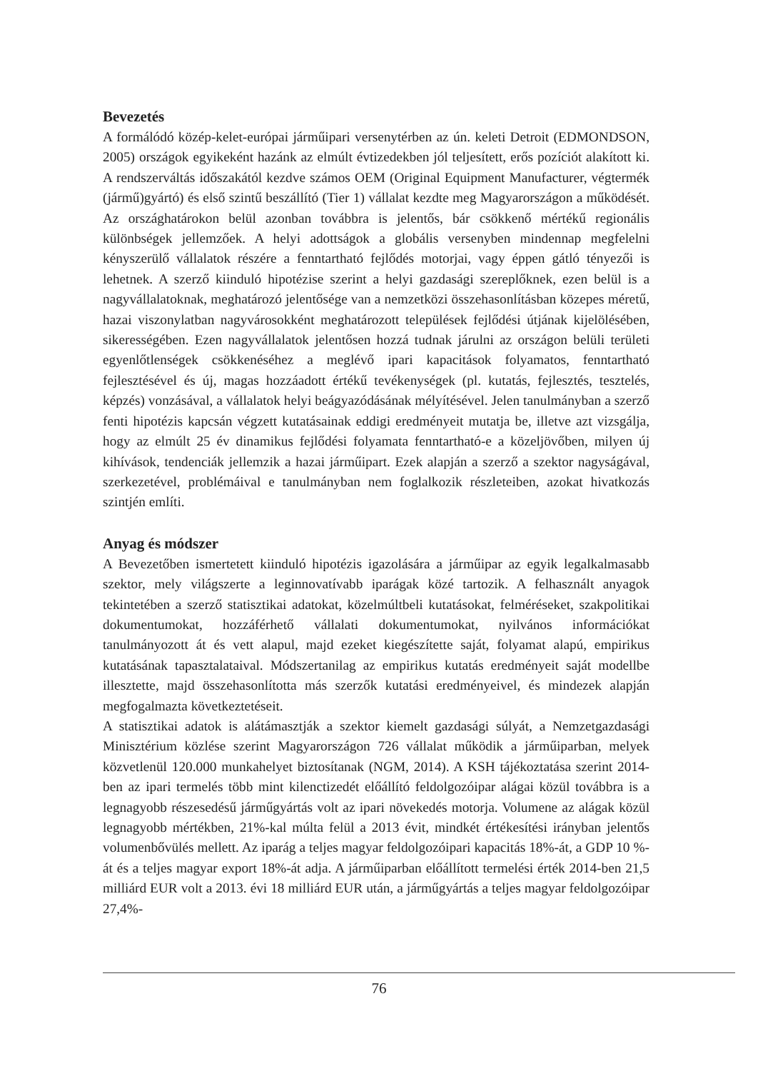Bevezetés
A formálódó közép-kelet-európai járműipari versenytérben az ún. keleti Detroit (EDMONDSON, 2005) országok egyikeként hazánk az elmúlt évtizedekben jól teljesített, erős pozíciót alakított ki. A rendszerváltás időszakától kezdve számos OEM (Original Equipment Manufacturer, végtermék (jármű)gyártó) és első szintű beszállító (Tier 1) vállalat kezdte meg Magyarországon a működését. Az országhatárokon belül azonban továbbra is jelentős, bár csökkenő mértékű regionális különbségek jellemzőek. A helyi adottságok a globális versenyben mindennap megfelelni kényszerülő vállalatok részére a fenntartható fejlődés motorjai, vagy éppen gátló tényezői is lehetnek. A szerző kiinduló hipotézise szerint a helyi gazdasági szereplőknek, ezen belül is a nagyvállalatoknak, meghatározó jelentősége van a nemzetközi összehasonlításban közepes méretű, hazai viszonylatban nagyvárosokként meghatározott települések fejlődési útjának kijelölésében, sikerességében. Ezen nagyvállalatok jelentősen hozzá tudnak járulni az országon belüli területi egyenlőtlenségek csökkenéséhez a meglévő ipari kapacitások folyamatos, fenntartható fejlesztésével és új, magas hozzáadott értékű tevékenységek (pl. kutatás, fejlesztés, tesztelés, képzés) vonzásával, a vállalatok helyi beágyazódásának mélyítésével. Jelen tanulmányban a szerző fenti hipotézis kapcsán végzett kutatásainak eddigi eredményeit mutatja be, illetve azt vizsgálja, hogy az elmúlt 25 év dinamikus fejlődési folyamata fenntartható-e a közeljövőben, milyen új kihívások, tendenciák jellemzik a hazai járműipart. Ezek alapján a szerző a szektor nagyságával, szerkezetével, problémáival e tanulmányban nem foglalkozik részleteiben, azokat hivatkozás szintjén említi.
Anyag és módszer
A Bevezetőben ismertetett kiinduló hipotézis igazolására a járműipar az egyik legalkalmasabb szektor, mely világszerte a leginnovatívabb iparágak közé tartozik. A felhasznált anyagok tekintetében a szerző statisztikai adatokat, közelmúltbeli kutatásokat, felméréseket, szakpolitikai dokumentumokat, hozzáférhető vállalati dokumentumokat, nyilvános információkat tanulmányozott át és vett alapul, majd ezeket kiegészítette saját, folyamat alapú, empirikus kutatásának tapasztalataival. Módszertanilag az empirikus kutatás eredményeit saját modellbe illesztette, majd összehasonlította más szerzők kutatási eredményeivel, és mindezek alapján megfogalmazta következtetéseit.
A statisztikai adatok is alátámasztják a szektor kiemelt gazdasági súlyát, a Nemzetgazdasági Minisztérium közlése szerint Magyarországon 726 vállalat működik a járműiparban, melyek közvetlenül 120.000 munkahelyet biztosítanak (NGM, 2014). A KSH tájékoztatása szerint 2014-ben az ipari termelés több mint kilenctizedét előállító feldolgozóipar alágai közül továbbra is a legnagyobb részesedésű járműgyártás volt az ipari növekedés motorja. Volumene az alágak közül legnagyobb mértékben, 21%-kal múlta felül a 2013 évit, mindkét értékesítési irányban jelentős volumenbővülés mellett. Az iparág a teljes magyar feldolgozóipari kapacitás 18%-át, a GDP 10 %-át és a teljes magyar export 18%-át adja. A járműiparban előállított termelési érték 2014-ben 21,5 milliárd EUR volt a 2013. évi 18 milliárd EUR után, a járműgyártás a teljes magyar feldolgozóipar 27,4%-
76